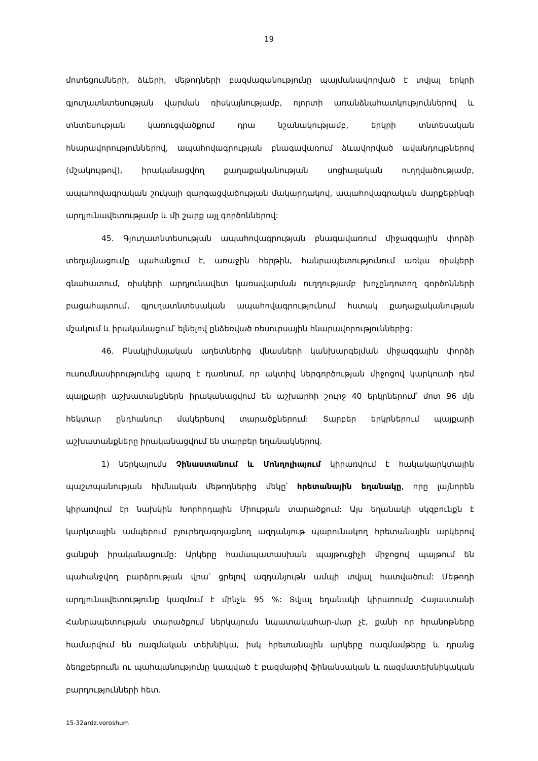19
մոտեցումների, ձևերի, մեթոդների բազմազանությունը պայմանավորված է տվյալ երկրի գյուղատնտեսության վարման ռիսկայնությամբ, ոլորտի առանձնահատկություններով և տնտեսության կառուցվածքում դրա նշանակությամբ, երկրի տնտեսական հնարավորություններով, ապահովագրության բնագավառում ձևավորված ավանդույթներով (մշակույթով), իրականացվող քաղաքականության սոցիալական ուղղվածությամբ, ապահովագրական շուկայի զարգացվածության մակարդակով, ապահովագրական մարքեթինգի արդյունավետությամբ և մի շարք այլ գործոններով:
45. Գյուղատնտեսության ապահովագրության բնագավառում միջազգային փորձի տեղայնացումը պահանջում է, առաջին հերթին, հանրապետությունում առկա ռիսկերի գնահատում, ռիսկերի արդյունավետ կառավարման ուղղությամբ խոչընդոտող գործոնների բացահայտում, գյուղատնտեսական ապահովագրությունում հստակ քաղաքականության մշակում և իրականացում՝ ելնելով ընձեռված ռեսուրսային հնարավորություններից:
46. Բնակլիմայական աղետներից վնասների կանխարգելման միջազգային փորձի ուսումնասիրությունից պարզ է դառնում, որ ակտիվ ներգործության միջոցով կարկուտի դեմ պայքարի աշխատանքներն իրականացվում են աշխարհի շուրջ 40 երկրներում՝ մոտ 96 մլն հեկտար ընդհանուր մակերեսով տարածքներում: Տարբեր երկրներում պայքարի աշխատանքները իրականացվում են տարբեր եղանակներով.
1) ներկայումս Չինաստանում և Մոնղոլիայում կիրառվում է հակակարկտային պաշտպանության հիմնական մեթոդներից մեկը՝ հրետանային եղանակը, որը լայնորեն կիրառվում էր նախկին Խորհրդային Միության տարածքում: Այս եղանակի սկզբունքն է կարկտային ամպերում բյուրեղագոյացնող ազդանյութ պարունակող հրետանային արկերով ցանքսի իրականացումը: Արկերը համապատասխան պայթուցիչի միջոցով պայթում են պահանջվող բարձրության վրա՝ ցրելով ազդանյութն ամպի տվյալ հատվածում: Մեթոդի արդյունավետությունը կազմում է մինչև 95 %: Տվյալ եղանակի կիրառումը Հայաստանի Հանրապետության տարածքում ներկայումս նպատակահար-մար չէ, քանի որ հրանոթները համարվում են ռազմական տեխնիկա, իսկ հրետանային արկերը ռազմամթերք և դրանց ձեռքբերումն ու պահպանությունը կապված է բազմաթիվ ֆինանսական և ռազմատեխնիկական բարդությունների հետ.
15-32ardz.voroshum